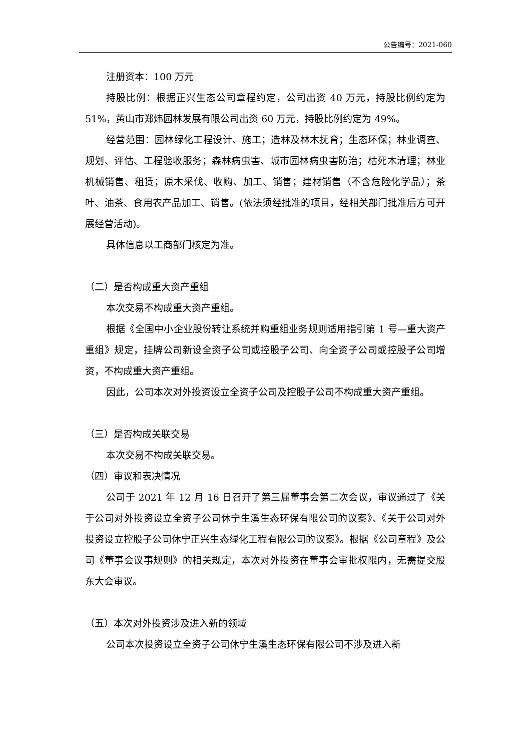公告编号：2021-060
注册资本：100 万元
持股比例：根据正兴生态公司章程约定，公司出资 40 万元，持股比例约定为 51%，黄山市郑炜园林发展有限公司出资 60 万元，持股比例约定为 49%。
经营范围：园林绿化工程设计、施工；造林及林木抚育；生态环保；林业调查、规划、评估、工程验收服务；森林病虫害、城市园林病虫害防治；枯死木清理；林业机械销售、租赁；原木采伐、收购、加工、销售；建材销售（不含危险化学品）；茶叶、油茶、食用农产品加工、销售。(依法须经批准的项目，经相关部门批准后方可开展经营活动)。
具体信息以工商部门核定为准。
（二）是否构成重大资产重组
本次交易不构成重大资产重组。
根据《全国中小企业股份转让系统并购重组业务规则适用指引第 1 号—重大资产重组》规定，挂牌公司新设全资子公司或控股子公司、向全资子公司或控股子公司增资，不构成重大资产重组。
因此，公司本次对外投资设立全资子公司及控股子公司不构成重大资产重组。
（三）是否构成关联交易
本次交易不构成关联交易。
（四）审议和表决情况
公司于 2021 年 12 月 16 日召开了第三届董事会第二次会议，审议通过了《关于公司对外投资设立全资子公司休宁生溪生态环保有限公司的议案》、《关于公司对外投资设立控股子公司休宁正兴生态绿化工程有限公司的议案》。根据《公司章程》及公司《董事会议事规则》的相关规定，本次对外投资在董事会审批权限内，无需提交股东大会审议。
（五）本次对外投资涉及进入新的领域
公司本次投资设立全资子公司休宁生溪生态环保有限公司不涉及进入新